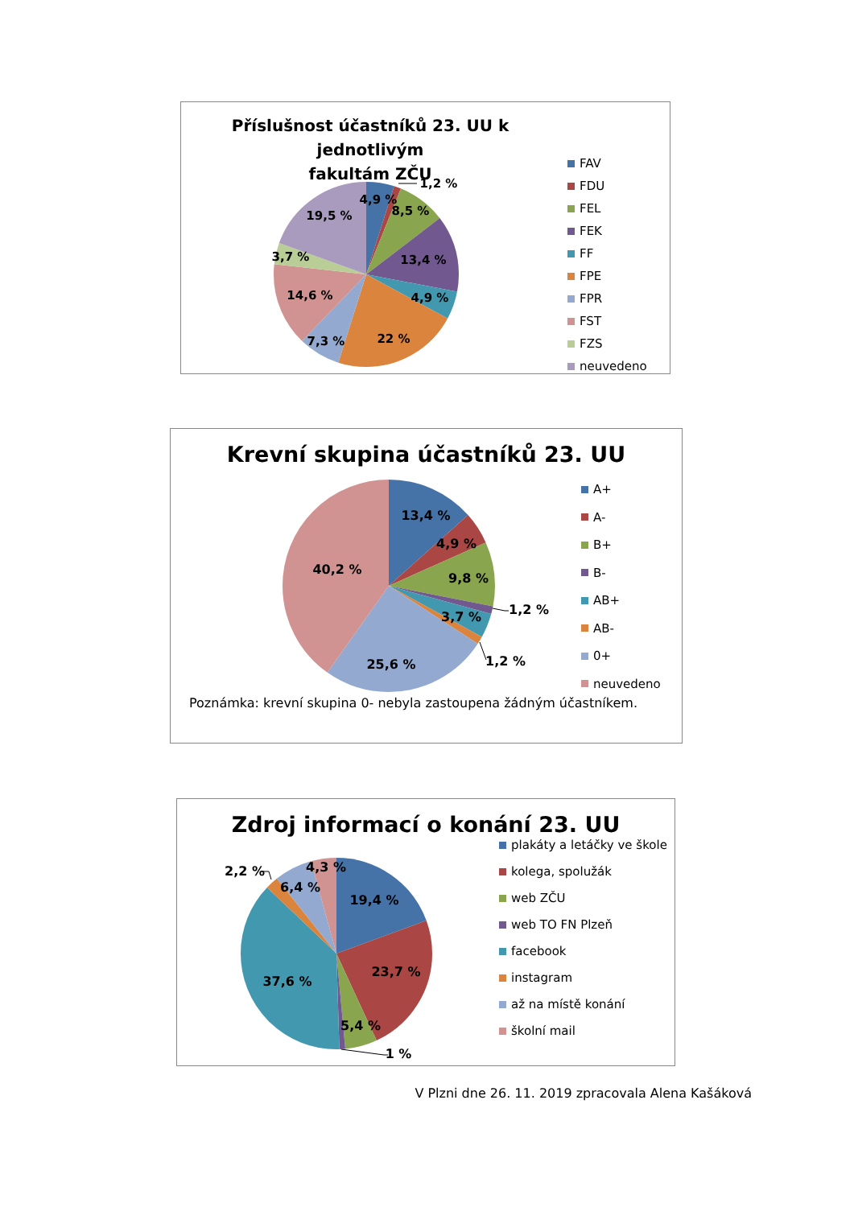Příslušnost účastníků 23. UU k jednotlivým
fakultám ZČU
4,9 %
1,2 %
8,5 %
19,5 %
3,7 %
13,4 %
14,6 %
4,9 %
7,3 %
22 %
FAV
FDU
FEL
FEK
FF
FPE
FPR
FST
FZS
neuvedeno
Krevní skupina účastníků 23. UU
13,4 %
4,9 %
40,2 %
9,8 %
1,2 %
3,7 %
1,2 %
25,6 %
A+
A-
B+
B-
AB+
AB-
0+
neuvedeno
Poznámka: krevní skupina 0- nebyla zastoupena žádným účastníkem.
Zdroj informací o konání 23. UU
2,2 %
4,3 %
6,4 %
19,4 %
23,7 %
37,6 %
5,4 %
1 %
plakáty a letáčky ve škole
kolega, spolužák
web ZČU
web TO FN Plzeň
facebook
instagram
až na místě konání
školní mail
V Plzni dne 26. 11. 2019 zpracovala Alena Kašáková